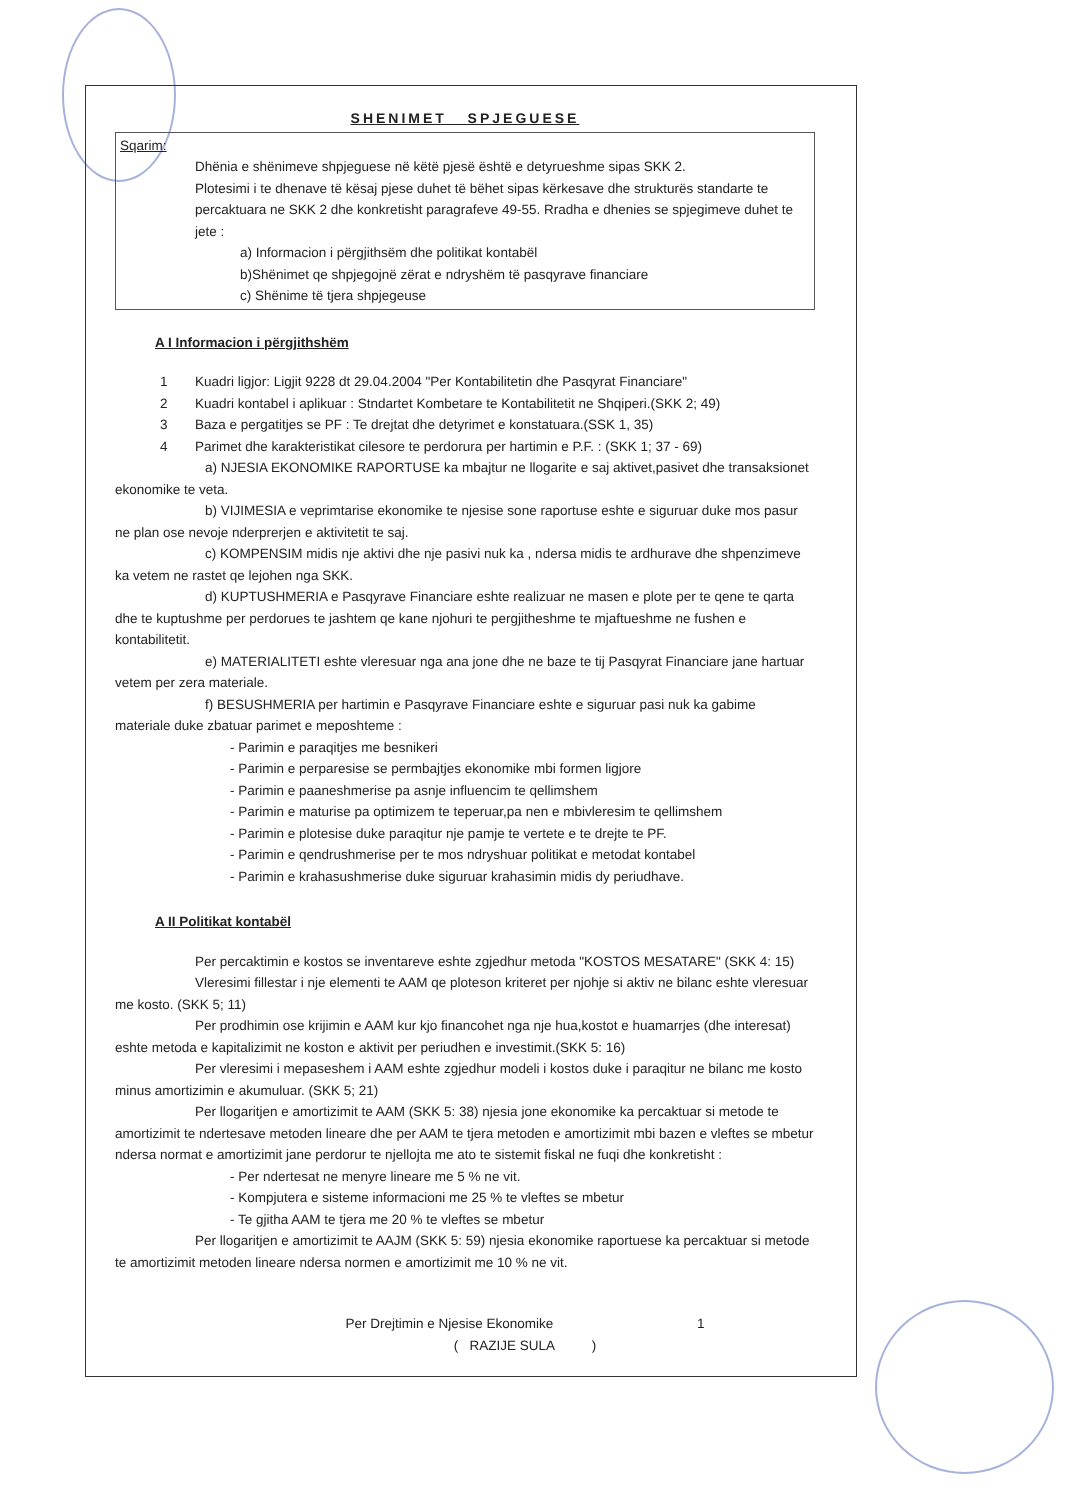SHENIMET SPJEGUESE
Sqarim:
Dhënia e shënimeve shpjeguese në këtë pjesë është e detyrueshme sipas SKK 2.
Plotesimi i te dhenave të kësaj pjese duhet të bëhet sipas kërkesave dhe strukturës standarte te percaktuara ne SKK 2 dhe konkretisht paragrafeve 49-55. Rradha e dhenies se spjegimeve duhet te jete :
a) Informacion i përgjithsëm dhe politikat kontabël
b)Shënimet qe shpjegojnë zërat e ndryshëm të pasqyrave financiare
c) Shënime të tjera shpjegeuse
A I Informacion i përgjithshëm
1 Kuadri ligjor: Ligjit 9228 dt 29.04.2004 "Per Kontabilitetin dhe Pasqyrat Financiare"
2 Kuadri kontabel i aplikuar : Stndartet Kombetare te Kontabilitetit ne Shqiperi.(SKK 2; 49)
3 Baza e pergatitjes se PF : Te drejtat dhe detyrimet e konstatuara.(SSK 1, 35)
4 Parimet dhe karakteristikat cilesore te perdorura per hartimin e P.F. : (SKK 1; 37 - 69)
a) NJESIA EKONOMIKE RAPORTUSE ka mbajtur ne llogarite e saj aktivet,pasivet dhe transaksionet ekonomike te veta.
b) VIJIMESIA e veprimtarise ekonomike te njesise sone raportuse eshte e siguruar duke mos pasur ne plan ose nevoje nderprerjen e aktivitetit te saj.
c) KOMPENSIM midis nje aktivi dhe nje pasivi nuk ka , ndersa midis te ardhurave dhe shpenzimeve ka vetem ne rastet qe lejohen nga SKK.
d) KUPTUSHMERIA e Pasqyrave Financiare eshte realizuar ne masen e plote per te qene te qarta dhe te kuptushme per perdorues te jashtem qe kane njohuri te pergjitheshme te mjaftueshme ne fushen e kontabilitetit.
e) MATERIALITETI eshte vleresuar nga ana jone dhe ne baze te tij Pasqyrat Financiare jane hartuar vetem per zera materiale.
f) BESUSHMERIA per hartimin e Pasqyrave Financiare eshte e siguruar pasi nuk ka gabime materiale duke zbatuar parimet e meposhteme :
- Parimin e paraqitjes me besnikeri
- Parimin e perparesise se permbajtjes ekonomike mbi formen ligjore
- Parimin e paaneshmerise pa asnje influencim te qellimshem
- Parimin e maturise pa optimizem te teperuar,pa nen e mbivleresim te qellimshem
- Parimin e plotesise duke paraqitur nje pamje te vertete e te drejte te PF.
- Parimin e qendrushmerise per te mos ndryshuar politikat e metodat kontabel
- Parimin e krahasushmerise duke siguruar krahasimin midis dy periudhave.
A II Politikat kontabël
Per percaktimin e kostos se inventareve eshte zgjedhur metoda "KOSTOS MESATARE" (SKK 4: 15)
Vleresimi fillestar i nje elementi te AAM qe ploteson kriteret per njohje si aktiv ne bilanc eshte vleresuar me kosto. (SKK 5; 11)
Per prodhimin ose krijimin e AAM kur kjo financohet nga nje hua,kostot e huamarrjes (dhe interesat) eshte metoda e kapitalizimit ne koston e aktivit per periudhen e investimit.(SKK 5: 16)
Per vleresimi i mepaseshem i AAM eshte zgjedhur modeli i kostos duke i paraqitur ne bilanc me kosto minus amortizimin e akumuluar. (SKK 5; 21)
Per llogaritjen e amortizimit te AAM (SKK 5: 38) njesia jone ekonomike ka percaktuar si metode te amortizimit te ndertesave metoden lineare dhe per AAM te tjera metoden e amortizimit mbi bazen e vleftes se mbetur ndersa normat e amortizimit jane perdorur te njellojta me ato te sistemit fiskal ne fuqi dhe konkretisht :
- Per ndertesat ne menyre lineare me 5 % ne vit.
- Kompjutera e sisteme informacioni me 25 % te vleftes se mbetur
- Te gjitha AAM te tjera me 20 % te vleftes se mbetur
Per llogaritjen e amortizimit te AAJM (SKK 5: 59) njesia ekonomike raportuese ka percaktuar si metode te amortizimit metoden lineare ndersa normen e amortizimit me 10 % ne vit.
Per Drejtimin e Njesise Ekonomike 1
( RAZIJE SULA )